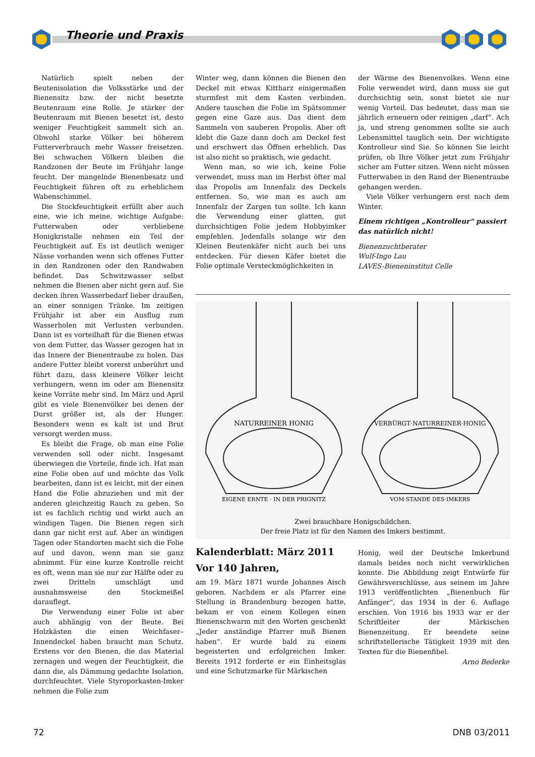Theorie und Praxis
Natürlich spielt neben der Beutenisolation die Volksstärke und der Bienensitz bzw. der nicht besetzte Beutenraum eine Rolle. Je stärker der Beutenraum mit Bienen besetzt ist, desto weniger Feuchtigkeit sammelt sich an. Obwohl starke Völker bei höherem Futterverbrauch mehr Wasser freisetzen. Bei schwachen Völkern bleiben die Randzonen der Beute im Frühjahr lange feucht. Der mangelnde Bienenbesatz und Feuchtigkeit führen oft zu erheblichem Wabenschimmel.
Die Stockfeuchtigkeit erfüllt aber auch eine, wie ich meine, wichtige Aufgabe: Futterwaben oder verbliebene Honigkristalle nehmen ein Teil der Feuchtigkeit auf. Es ist deutlich weniger Nässe vorhanden wenn sich offenes Futter in den Randzonen oder den Randwaben befindet. Das Schwitzwasser selbst nehmen die Bienen aber nicht gern auf. Sie decken ihren Wasserbedarf lieber draußen, an einer sonnigen Tränke. Im zeitigen Frühjahr ist aber ein Ausflug zum Wasserholen mit Verlusten verbunden. Dann ist es vorteilhaft für die Bienen etwas von dem Futter, das Wasser gezogen hat in das Innere der Bienentraube zu holen. Das andere Futter bleibt vorerst unberührt und führt dazu, dass kleinere Völker leicht verhungern, wenn im oder am Bienensitz keine Vorräte mehr sind. Im März und April gibt es viele Bienenvölker bei denen der Durst größer ist, als der Hunger. Besonders wenn es kalt ist und Brut versorgt werden muss.
Es bleibt die Frage, ob man eine Folie verwenden soll oder nicht. Insgesamt überwiegen die Vorteile, finde ich. Hat man eine Folie oben auf und möchte das Volk bearbeiten, dann ist es leicht, mit der einen Hand die Folie abzuziehen und mit der anderen gleichzeitig Rauch zu geben. So ist es fachlich richtig und wirkt auch an windigen Tagen. Die Bienen regen sich dann gar nicht erst auf. Aber an windigen Tagen oder Standorten macht sich die Folie auf und davon, wenn man sie ganz abnimmt. Für eine kurze Kontrolle reicht es oft, wenn man sie nur zur Hälfte oder zu zwei Dritteln umschlägt und ausnahmsweise den Stockmeißel darauflegt.
Die Verwendung einer Folie ist aber auch abhängig von der Beute. Bei Holzkästen die einen Weichfaser–Innendeckel haben braucht man Schutz. Erstens vor den Bienen, die das Material zernagen und wegen der Feuchtigkeit, die dann die, als Dämmung gedachte Isolation, durchfeuchtet. Viele Styroporkasten-Imker nehmen die Folie zum
Winter weg, dann können die Bienen den Deckel mit etwas Kittharz einigermaßen sturmfest mit dem Kasten verbinden. Andere tauschen die Folie im Spätsommer gegen eine Gaze aus. Das dient dem Sammeln von sauberen Propolis. Aber oft klebt die Gaze dann doch am Deckel fest und erschwert das Öffnen erheblich. Das ist also nicht so praktisch, wie gedacht.
Wenn man, so wie ich, keine Folie verwendet, muss man im Herbst öfter mal das Propolis am Innenfalz des Deckels entfernen. So, wie man es auch am Innenfalz der Zargen tun sollte. Ich kann die Verwendung einer glatten, gut durchsichtigen Folie jedem Hobbyimker empfehlen. Jedenfalls solange wir den Kleinen Beutenkäfer nicht auch bei uns entdecken. Für diesen Käfer bietet die Folie optimale Versteckmöglichkeiten in
der Wärme des Bienenvolkes. Wenn eine Folie verwendet wird, dann muss sie gut durchsichtig sein, sonst bietet sie nur wenig Vorteil. Das bedeutet, dass man sie jährlich erneuern oder reinigen „darf“. Ach ja, und streng genommen sollte sie auch Lebensmittel tauglich sein. Der wichtigste Kontrolleur sind Sie. So können Sie leicht prüfen, ob Ihre Völker jetzt zum Frühjahr sicher am Futter sitzen. Wenn nicht müssen Futterwaben in den Rand der Bienentraube gehangen werden.
Viele Völker verhungern erst nach dem Winter.
Einem richtigen „Kontrolleur“ passiert das natürlich nicht!
Bienenzuchtberater
Wulf-Ingo Lau
LAVES-Bieneninstitut Celle
NATURREINER HONIG
EIGENE ERNTE · IN DER PRIGNITZ
VERBÜRGT·NATURREINER·HONIG
VOM·STANDE DES·IMKERS
Zwei brauchbare Honigschildchen.
Der freie Platz ist für den Namen des Imkers bestimmt.
Kalenderblatt: März 2011
Vor 140 Jahren,
am 19. März 1871 wurde Johannes Aisch geboren. Nachdem er als Pfarrer eine Stellung in Brandenburg bezogen hatte, bekam er von einem Kollegen einen Bienenschwarm mit den Worten geschenkt „Jeder anständige Pfarrer muß Bienen haben“. Er wurde bald zu einem begeisterten und erfolgreichen Imker. Bereits 1912 forderte er ein Einheitsglas und eine Schutzmarke für Märkischen
Honig, weil der Deutsche Imkerbund damals beides noch nicht verwirklichen konnte. Die Abbildung zeigt Entwürfe für Gewährsverschlüsse, aus seinem im Jahre 1913 veröffentlichten „Bienenbuch für Anfänger“, das 1934 in der 6. Auflage erschien. Von 1916 bis 1933 war er der Schriftleiter der Märkischen Bienenzeitung. Er beendete seine schriftstellerische Tätigkeit 1939 mit den Texten für die Bienenfibel.
Arno Bederke
72 DNB 03/2011